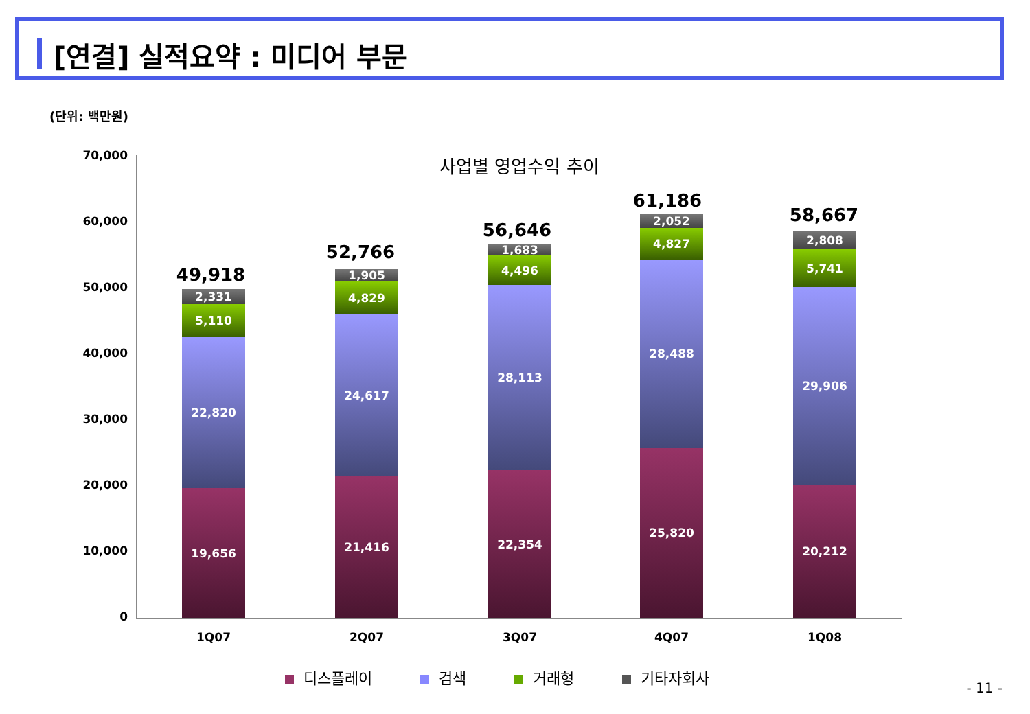[연결] 실적요약 : 미디어 부문
(단위: 백만원)
사업별 영업수익 추이
70,000
60,000
50,000
40,000
30,000
20,000
10,000
0
49,918
2,331
5,110
22,820
19,656
52,766
1,905
4,829
24,617
21,416
56,646
1,683
4,496
28,113
22,354
61,186
2,052
4,827
28,488
25,820
58,667
2,808
5,741
29,906
20,212
1Q07 2Q07 3Q07 4Q07 1Q08
디스플레이 검색 거래형 기타자회사
- 11 -